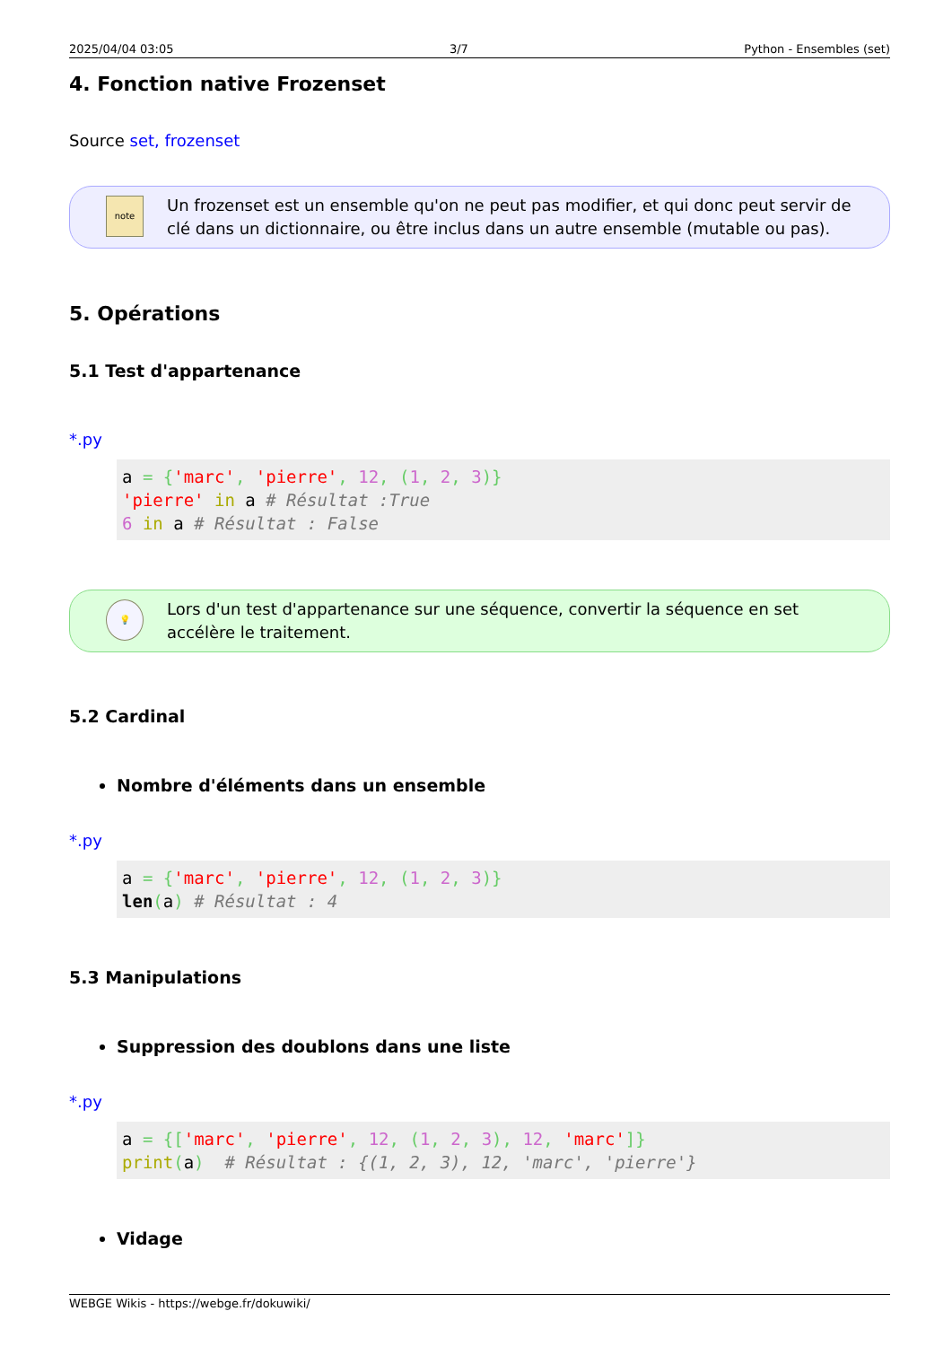2025/04/04 03:05 3/7 Python - Ensembles (set)
4. Fonction native Frozenset
Source set, frozenset
note
Un frozenset est un ensemble qu'on ne peut pas modifier, et qui donc peut servir de clé dans un dictionnaire, ou être inclus dans un autre ensemble (mutable ou pas).
5. Opérations
5.1 Test d'appartenance
*.py
a = {'marc', 'pierre', 12, (1, 2, 3)}
'pierre' in a # Résultat :True
6 in a # Résultat : False
💡
Lors d'un test d'appartenance sur une séquence, convertir la séquence en set accélère le traitement.
5.2 Cardinal
Nombre d'éléments dans un ensemble
*.py
a = {'marc', 'pierre', 12, (1, 2, 3)}
len(a) # Résultat : 4
5.3 Manipulations
Suppression des doublons dans une liste
*.py
a = {['marc', 'pierre', 12, (1, 2, 3), 12, 'marc']}
print(a)  # Résultat : {(1, 2, 3), 12, 'marc', 'pierre'}
Vidage
WEBGE Wikis - https://webge.fr/dokuwiki/